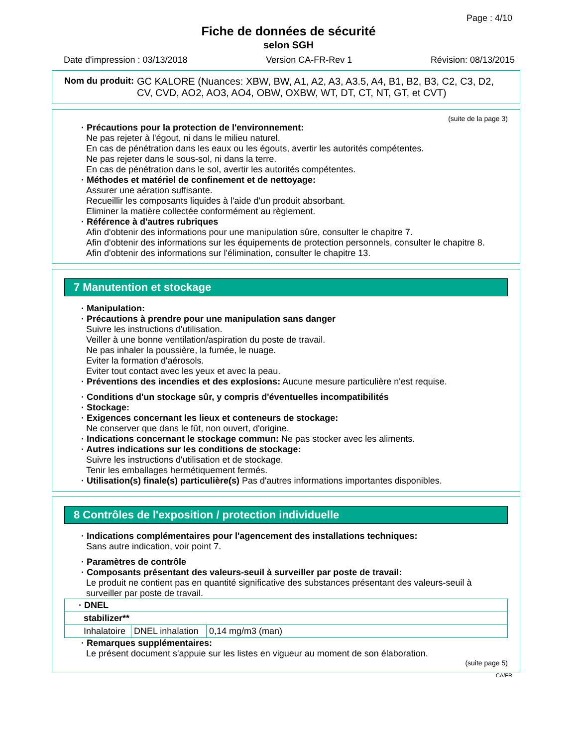Page : 4/10
Fiche de données de sécurité
selon SGH
Date d'impression : 03/13/2018 Version CA-FR-Rev 1 Révision: 08/13/2015
Nom du produit: GC KALORE (Nuances: XBW, BW, A1, A2, A3, A3.5, A4, B1, B2, B3, C2, C3, D2, CV, CVD, AO2, AO3, AO4, OBW, OXBW, WT, DT, CT, NT, GT, et CVT)
(suite de la page 3)
· Précautions pour la protection de l'environnement:
Ne pas rejeter à l'égout, ni dans le milieu naturel.
En cas de pénétration dans les eaux ou les égouts, avertir les autorités compétentes.
Ne pas rejeter dans le sous-sol, ni dans la terre.
En cas de pénétration dans le sol, avertir les autorités compétentes.
· Méthodes et matériel de confinement et de nettoyage:
Assurer une aération suffisante.
Recueillir les composants liquides à l'aide d'un produit absorbant.
Eliminer la matière collectée conformément au règlement.
· Référence à d'autres rubriques
Afin d'obtenir des informations pour une manipulation sûre, consulter le chapitre 7.
Afin d'obtenir des informations sur les équipements de protection personnels, consulter le chapitre 8.
Afin d'obtenir des informations sur l'élimination, consulter le chapitre 13.
7 Manutention et stockage
· Manipulation:
· Précautions à prendre pour une manipulation sans danger
Suivre les instructions d'utilisation.
Veiller à une bonne ventilation/aspiration du poste de travail.
Ne pas inhaler la poussière, la fumée, le nuage.
Eviter la formation d'aérosols.
Eviter tout contact avec les yeux et avec la peau.
· Préventions des incendies et des explosions: Aucune mesure particulière n'est requise.
· Conditions d'un stockage sûr, y compris d'éventuelles incompatibilités
· Stockage:
· Exigences concernant les lieux et conteneurs de stockage:
Ne conserver que dans le fût, non ouvert, d'origine.
· Indications concernant le stockage commun: Ne pas stocker avec les aliments.
· Autres indications sur les conditions de stockage:
Suivre les instructions d'utilisation et de stockage.
Tenir les emballages hermétiquement fermés.
· Utilisation(s) finale(s) particulière(s) Pas d'autres informations importantes disponibles.
8 Contrôles de l'exposition / protection individuelle
· Indications complémentaires pour l'agencement des installations techniques:
Sans autre indication, voir point 7.
· Paramètres de contrôle
· Composants présentant des valeurs-seuil à surveiller par poste de travail:
Le produit ne contient pas en quantité significative des substances présentant des valeurs-seuil à surveiller par poste de travail.
| · DNEL | | |
| stabilizer** | | |
| Inhalatoire | DNEL inhalation | 0,14 mg/m3 (man) |
· Remarques supplémentaires:
Le présent document s'appuie sur les listes en vigueur au moment de son élaboration.
(suite page 5)
CA/FR